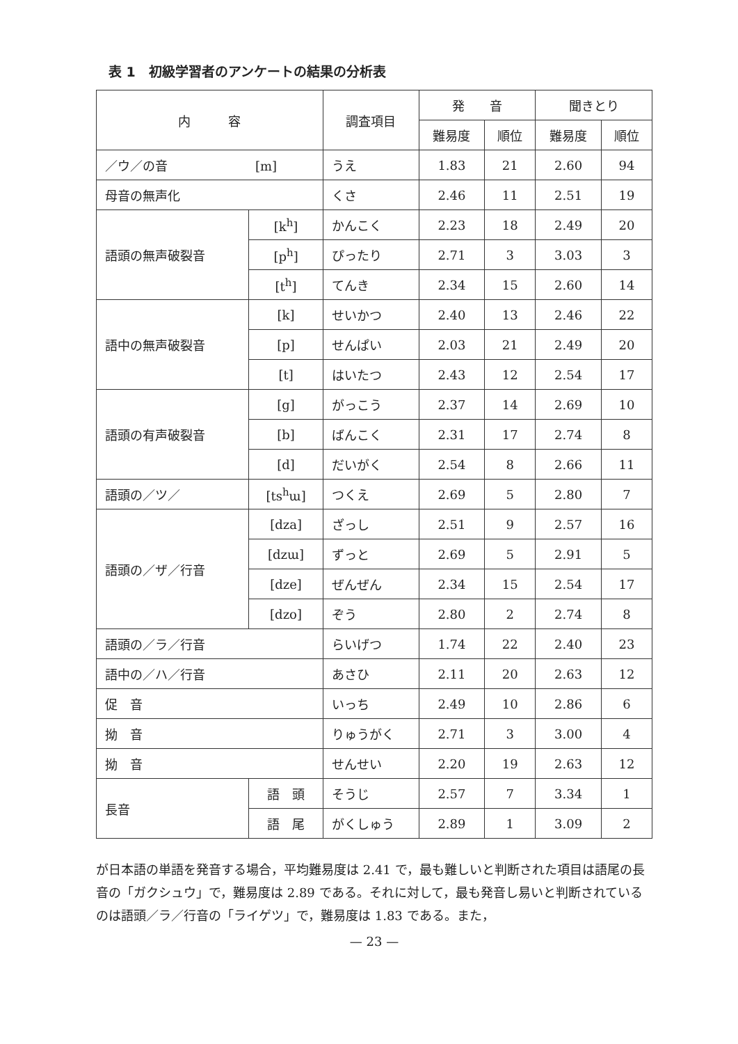表 1　初級学習者のアンケートの結果の分析表
| 内 容 | | 調査項目 | 発 音 | | 聞きとり | |
| --- | --- | --- | --- | --- | --- | --- |
| | | | 難易度 | 順位 | 難易度 | 順位 |
| ／ウ／の音 [m] | | うえ | 1.83 | 21 | 2.60 | 94 |
| 母音の無声化 | | くさ | 2.46 | 11 | 2.51 | 19 |
| 語頭の無声破裂音 | [k<sup>h</sup>] | かんこく | 2.23 | 18 | 2.49 | 20 |
| | [p<sup>h</sup>] | ぴったり | 2.71 | 3 | 3.03 | 3 |
| | [t<sup>h</sup>] | てんき | 2.34 | 15 | 2.60 | 14 |
| 語中の無声破裂音 | [k] | せいかつ | 2.40 | 13 | 2.46 | 22 |
| | [p] | せんぱい | 2.03 | 21 | 2.49 | 20 |
| | [t] | はいたつ | 2.43 | 12 | 2.54 | 17 |
| 語頭の有声破裂音 | [g] | がっこう | 2.37 | 14 | 2.69 | 10 |
| | [b] | ばんこく | 2.31 | 17 | 2.74 | 8 |
| | [d] | だいがく | 2.54 | 8 | 2.66 | 11 |
| 語頭の／ツ／ | [ts<sup>h</sup>ɯ] | つくえ | 2.69 | 5 | 2.80 | 7 |
| 語頭の／ザ／行音 | [dza] | ざっし | 2.51 | 9 | 2.57 | 16 |
| | [dzɯ] | ずっと | 2.69 | 5 | 2.91 | 5 |
| | [dze] | ぜんぜん | 2.34 | 15 | 2.54 | 17 |
| | [dzo] | ぞう | 2.80 | 2 | 2.74 | 8 |
| 語頭の／ラ／行音 | | らいげつ | 1.74 | 22 | 2.40 | 23 |
| 語中の／ハ／行音 | | あさひ | 2.11 | 20 | 2.63 | 12 |
| 促 音 | | いっち | 2.49 | 10 | 2.86 | 6 |
| 拗 音 | | りゅうがく | 2.71 | 3 | 3.00 | 4 |
| 拗 音 | | せんせい | 2.20 | 19 | 2.63 | 12 |
| 長音 | 語 頭 | そうじ | 2.57 | 7 | 3.34 | 1 |
| | 語 尾 | がくしゅう | 2.89 | 1 | 3.09 | 2 |
が日本語の単語を発音する場合，平均難易度は 2.41 で，最も難しいと判断された項目は語尾の長音の「ガクシュウ」で，難易度は 2.89 である。それに対して，最も発音し易いと判断されているのは語頭／ラ／行音の「ライゲツ」で，難易度は 1.83 である。また，
— 23 —